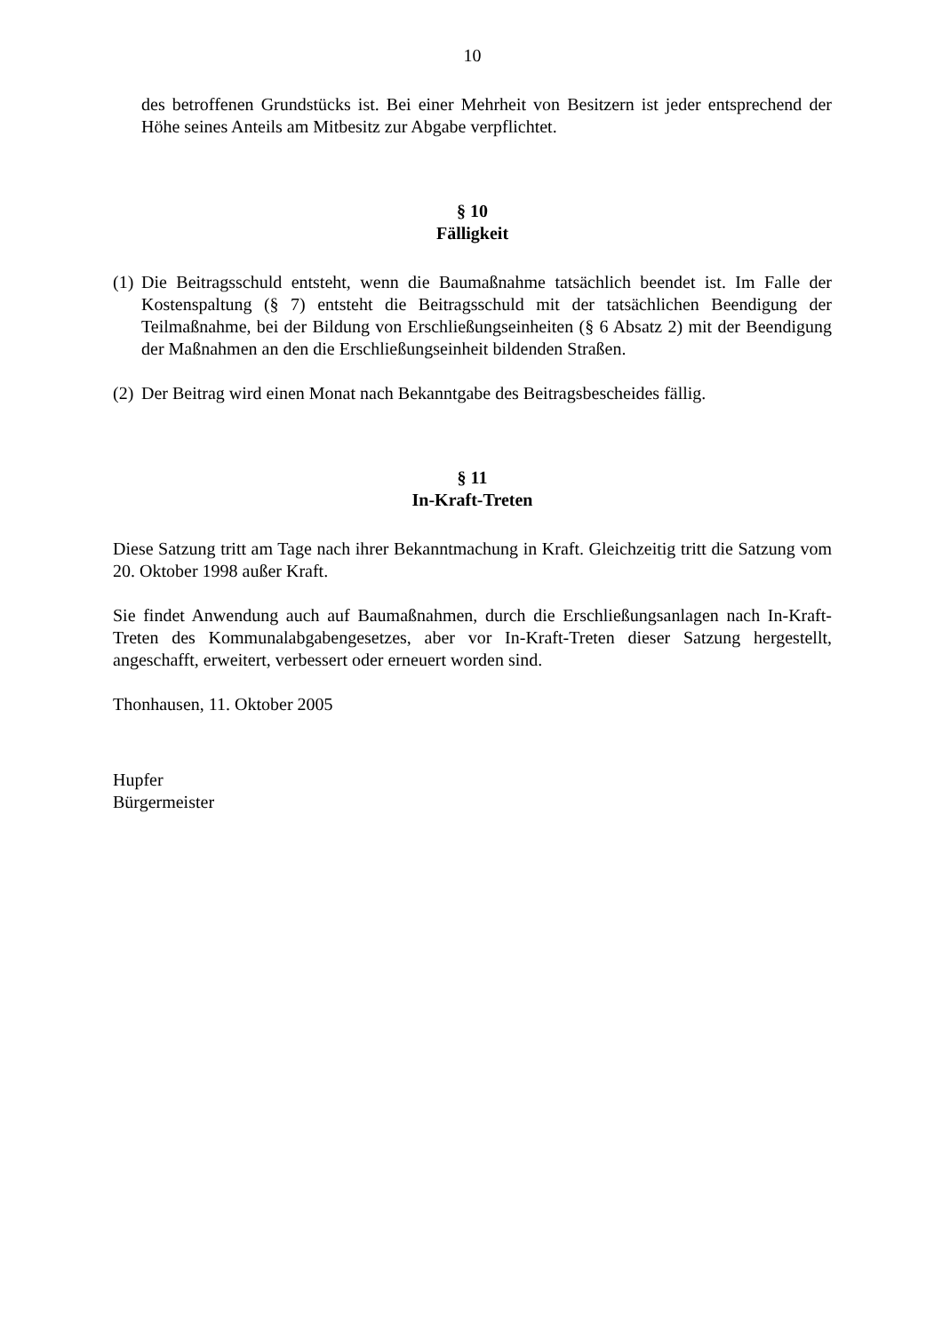10
des betroffenen Grundstücks ist. Bei einer Mehrheit von Besitzern ist jeder entsprechend der Höhe seines Anteils am Mitbesitz zur Abgabe verpflichtet.
§ 10
Fälligkeit
(1) Die Beitragsschuld entsteht, wenn die Baumaßnahme tatsächlich beendet ist. Im Falle der Kostenspaltung (§ 7) entsteht die Beitragsschuld mit der tatsächlichen Beendigung der Teilmaßnahme, bei der Bildung von Erschließungseinheiten (§ 6 Absatz 2) mit der Beendigung der Maßnahmen an den die Erschließungseinheit bildenden Straßen.
(2) Der Beitrag wird einen Monat nach Bekanntgabe des Beitragsbescheides fällig.
§ 11
In-Kraft-Treten
Diese Satzung tritt am Tage nach ihrer Bekanntmachung in Kraft. Gleichzeitig tritt die Satzung vom 20. Oktober 1998 außer Kraft.
Sie findet Anwendung auch auf Baumaßnahmen, durch die Erschließungsanlagen nach In-Kraft-Treten des Kommunalabgabengesetzes, aber vor In-Kraft-Treten dieser Satzung hergestellt, angeschafft, erweitert, verbessert oder erneuert worden sind.
Thonhausen, 11. Oktober 2005
Hupfer
Bürgermeister